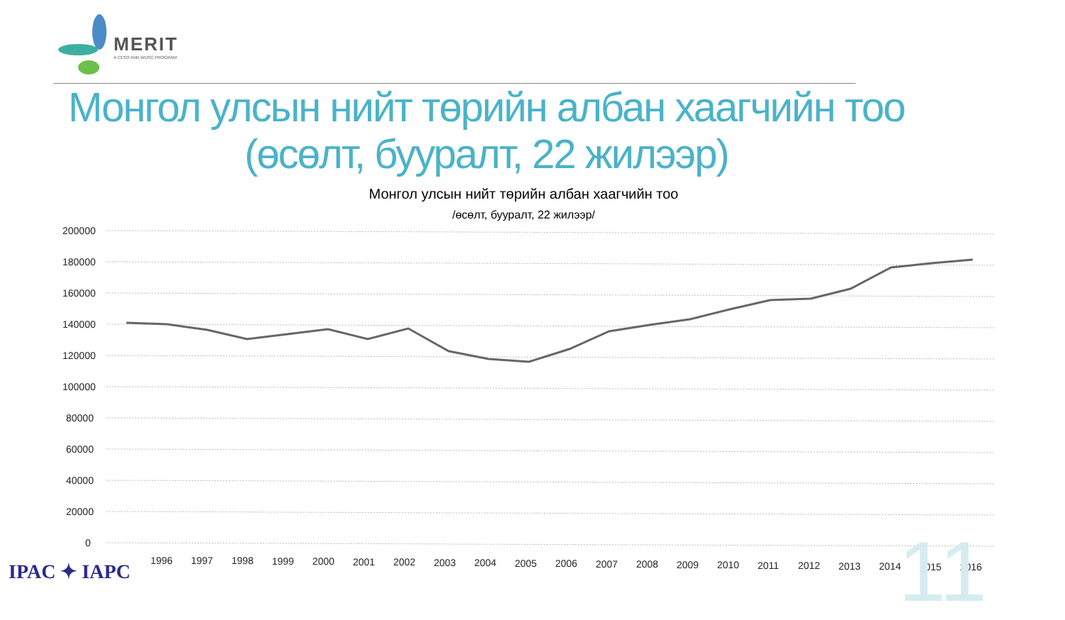MERIT
A CESO AND WUSC PROGRAM
Монгол улсын нийт төрийн албан хаагчийн тоо
(өсөлт, бууралт, 22 жилээр)
Монгол улсын нийт төрийн албан хаагчийн тоо
/өсөлт, бууралт, 22 жилээр/
200000
180000
160000
140000
120000
100000
80000
60000
40000
20000
0
1996
1997
1998
1999
2000
2001
2002
2003
2004
2005
2006
2007
2008
2009
2010
2011
2012
2013
2014
2015
2016
IPAC ✦ IAPC 11